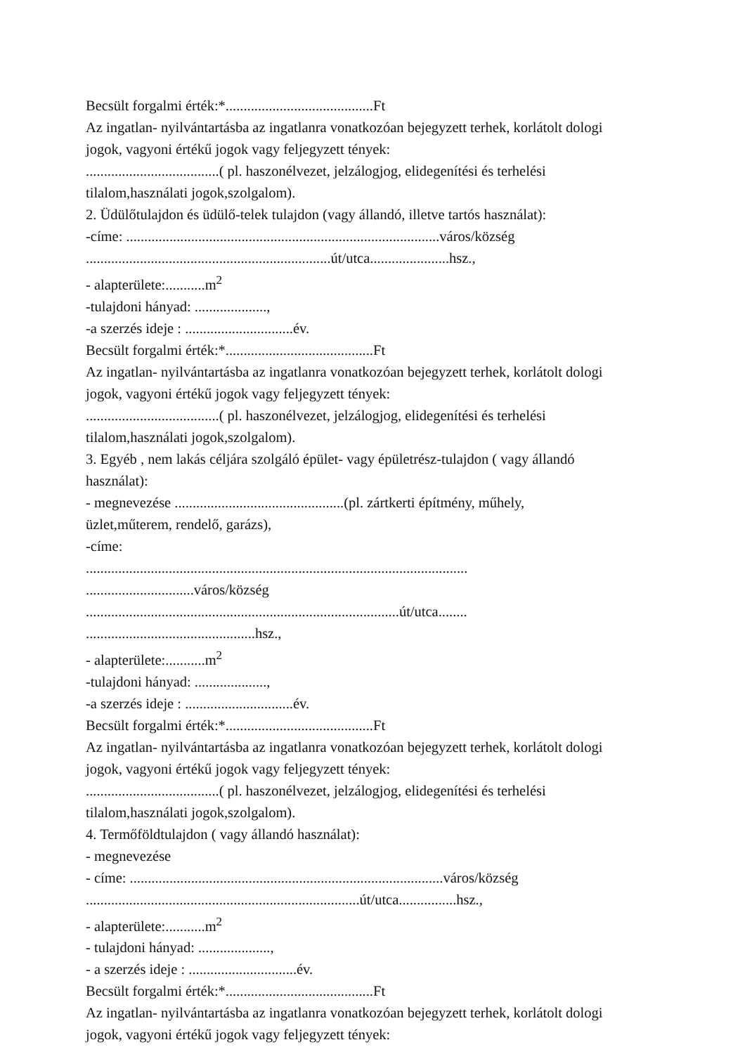Becsült forgalmi érték:*.........................................Ft
Az ingatlan- nyilvántartásba az ingatlanra vonatkozóan bejegyzett terhek, korlátolt dologi
jogok, vagyoni értékű jogok vagy feljegyzett tények:
.....................................( pl. haszonélvezet, jelzálogjog, elidegenítési és terhelési
tilalom,használati jogok,szolgalom).
2. Üdülőtulajdon és üdülő-telek tulajdon (vagy állandó, illetve tartós használat):
-címe: .......................................................................................város/község
....................................................................út/utca......................hsz.,
- alapterülete:...........m<sup>2</sup>
-tulajdoni hányad: ....................,
-a szerzés ideje : ..............................év.
Becsült forgalmi érték:*.........................................Ft
Az ingatlan- nyilvántartásba az ingatlanra vonatkozóan bejegyzett terhek, korlátolt dologi
jogok, vagyoni értékű jogok vagy feljegyzett tények:
.....................................( pl. haszonélvezet, jelzálogjog, elidegenítési és terhelési
tilalom,használati jogok,szolgalom).
3. Egyéb , nem lakás céljára szolgáló épület- vagy épületrész-tulajdon ( vagy állandó
használat):
- megnevezése ...............................................(pl. zártkerti építmény, műhely,
üzlet,műterem, rendelő, garázs),
-címe:
..........................................................................................................
..............................város/község
.......................................................................................út/utca........
...............................................hsz.,
- alapterülete:...........m<sup>2</sup>
-tulajdoni hányad: ....................,
-a szerzés ideje : ..............................év.
Becsült forgalmi érték:*.........................................Ft
Az ingatlan- nyilvántartásba az ingatlanra vonatkozóan bejegyzett terhek, korlátolt dologi
jogok, vagyoni értékű jogok vagy feljegyzett tények:
.....................................( pl. haszonélvezet, jelzálogjog, elidegenítési és terhelési
tilalom,használati jogok,szolgalom).
4. Termőföldtulajdon ( vagy állandó használat):
- megnevezése
- címe: .......................................................................................város/község
............................................................................út/utca................hsz.,
- alapterülete:...........m<sup>2</sup>
- tulajdoni hányad: ....................,
- a szerzés ideje : ..............................év.
Becsült forgalmi érték:*.........................................Ft
Az ingatlan- nyilvántartásba az ingatlanra vonatkozóan bejegyzett terhek, korlátolt dologi
jogok, vagyoni értékű jogok vagy feljegyzett tények: